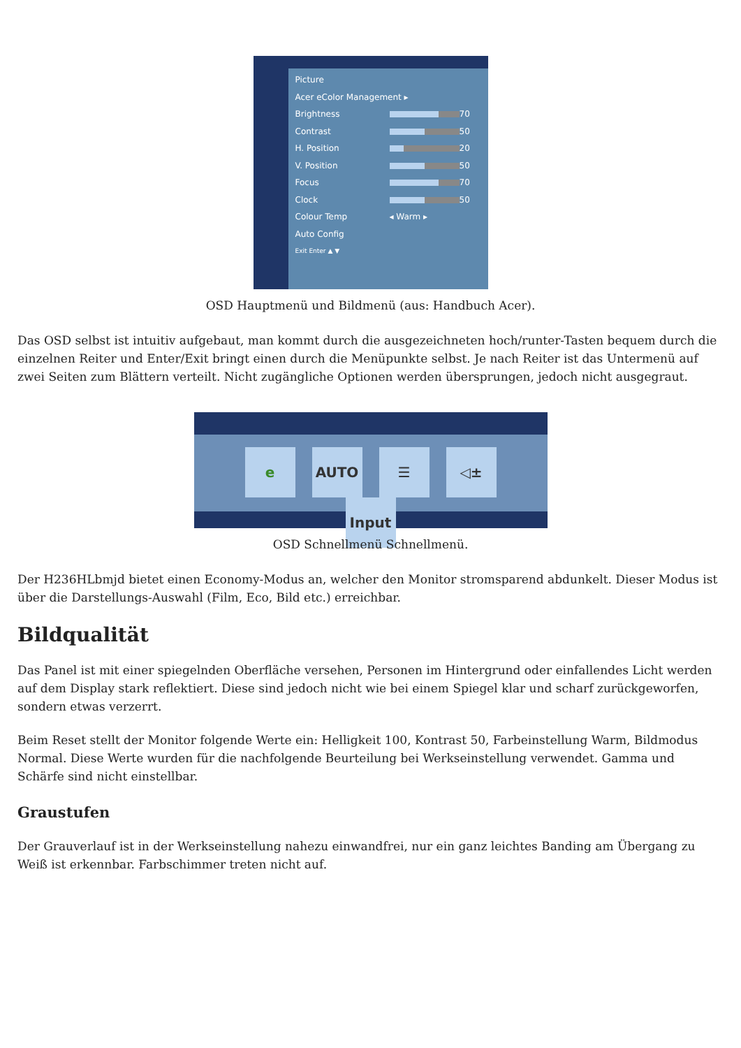Picture
Acer eColor Management ▸
Brightness 70
Contrast 50
H. Position 20
V. Position 50
Focus 70
Clock 50
Colour Temp ◂ Warm ▸
Auto Config
Exit Enter ▲ ▼
OSD Hauptmenü und Bildmenü (aus: Handbuch Acer).
Das OSD selbst ist intuitiv aufgebaut, man kommt durch die ausgezeichneten hoch/runter-Tasten bequem durch die einzelnen Reiter und Enter/Exit bringt einen durch die Menüpunkte selbst. Je nach Reiter ist das Untermenü auf zwei Seiten zum Blättern verteilt. Nicht zugängliche Optionen werden übersprungen, jedoch nicht ausgegraut.
e AUTO ☰ ◁± Input
OSD Schnellmenü Schnellmenü.
Der H236HLbmjd bietet einen Economy-Modus an, welcher den Monitor stromsparend abdunkelt. Dieser Modus ist über die Darstellungs-Auswahl (Film, Eco, Bild etc.) erreichbar.
Bildqualität
Das Panel ist mit einer spiegelnden Oberfläche versehen, Personen im Hintergrund oder einfallendes Licht werden auf dem Display stark reflektiert. Diese sind jedoch nicht wie bei einem Spiegel klar und scharf zurückgeworfen, sondern etwas verzerrt.
Beim Reset stellt der Monitor folgende Werte ein: Helligkeit 100, Kontrast 50, Farbeinstellung Warm, Bildmodus Normal. Diese Werte wurden für die nachfolgende Beurteilung bei Werkseinstellung verwendet. Gamma und Schärfe sind nicht einstellbar.
Graustufen
Der Grauverlauf ist in der Werkseinstellung nahezu einwandfrei, nur ein ganz leichtes Banding am Übergang zu Weiß ist erkennbar. Farbschimmer treten nicht auf.